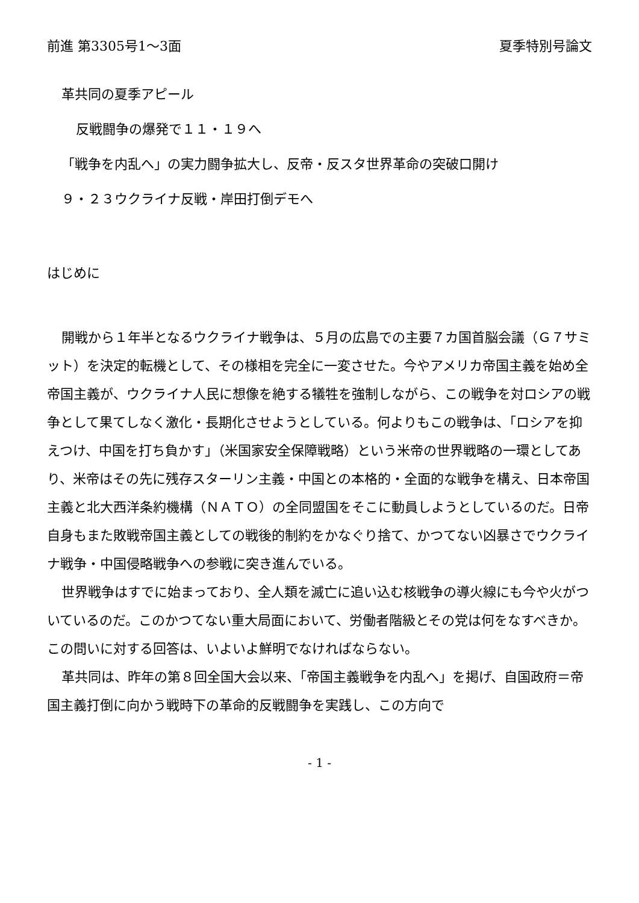前進 第3305号1～3面 夏季特別号論文
革共同の夏季アピール
反戦闘争の爆発で１１・１９へ
「戦争を内乱へ」の実力闘争拡大し、反帝・反スタ世界革命の突破口開け
９・２３ウクライナ反戦・岸田打倒デモへ
はじめに
開戦から１年半となるウクライナ戦争は、５月の広島での主要７カ国首脳会議（Ｇ７サミット）を決定的転機として、その様相を完全に一変させた。今やアメリカ帝国主義を始め全帝国主義が、ウクライナ人民に想像を絶する犠牲を強制しながら、この戦争を対ロシアの戦争として果てしなく激化・長期化させようとしている。何よりもこの戦争は、「ロシアを抑えつけ、中国を打ち負かす」（米国家安全保障戦略）という米帝の世界戦略の一環としてあり、米帝はその先に残存スターリン主義・中国との本格的・全面的な戦争を構え、日本帝国主義と北大西洋条約機構（ＮＡＴＯ）の全同盟国をそこに動員しようとしているのだ。日帝自身もまた敗戦帝国主義としての戦後的制約をかなぐり捨て、かつてない凶暴さでウクライナ戦争・中国侵略戦争への参戦に突き進んでいる。
世界戦争はすでに始まっており、全人類を滅亡に追い込む核戦争の導火線にも今や火がついているのだ。このかつてない重大局面において、労働者階級とその党は何をなすべきか。この問いに対する回答は、いよいよ鮮明でなければならない。
革共同は、昨年の第８回全国大会以来、「帝国主義戦争を内乱へ」を掲げ、自国政府＝帝国主義打倒に向かう戦時下の革命的反戦闘争を実践し、この方向で
- 1 -